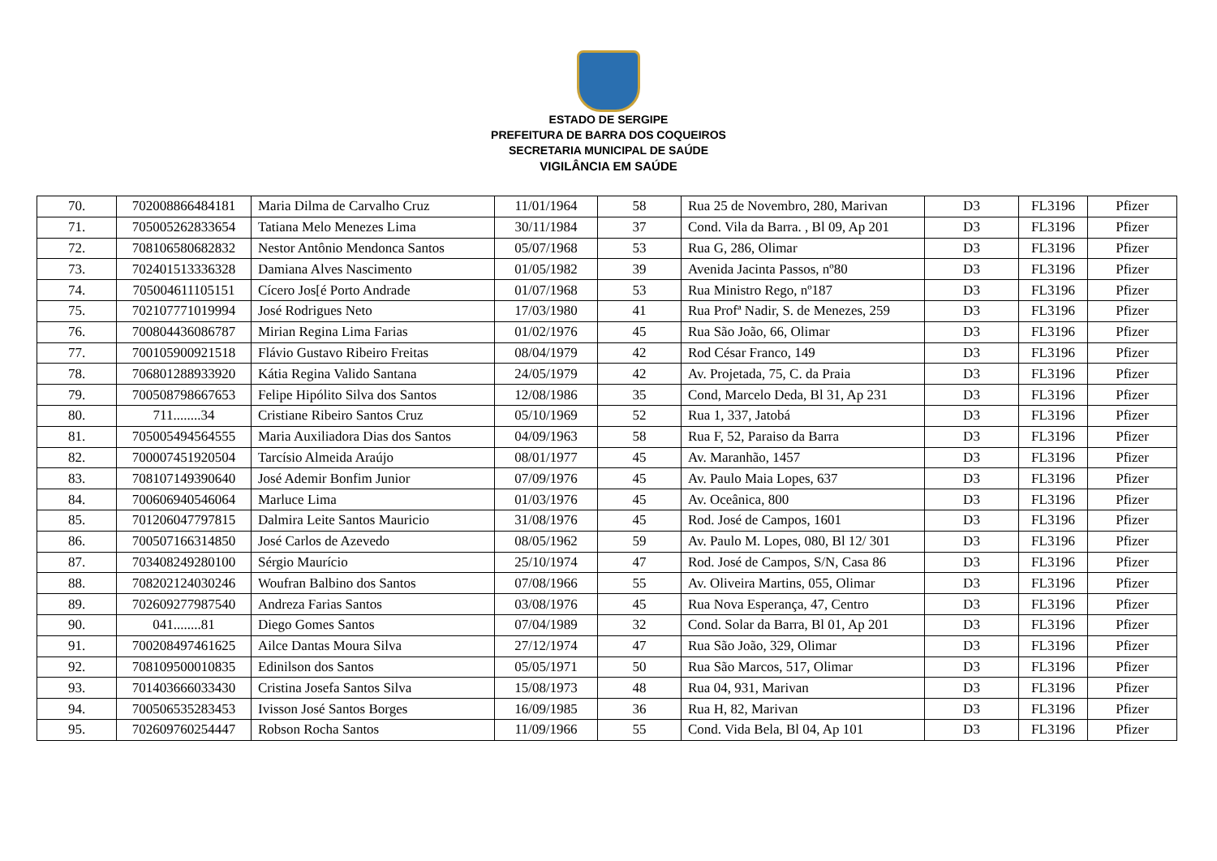ESTADO DE SERGIPE
PREFEITURA DE BARRA DOS COQUEIROS
SECRETARIA MUNICIPAL DE SAÚDE
VIGILÂNCIA EM SAÚDE
| 70. | 702008866484181 | Maria Dilma de Carvalho Cruz | 11/01/1964 | 58 | Rua 25 de Novembro, 280, Marivan | D3 | FL3196 | Pfizer |
| 71. | 705005262833654 | Tatiana Melo Menezes Lima | 30/11/1984 | 37 | Cond. Vila da Barra. , Bl 09, Ap 201 | D3 | FL3196 | Pfizer |
| 72. | 708106580682832 | Nestor Antônio Mendonca Santos | 05/07/1968 | 53 | Rua G, 286, Olimar | D3 | FL3196 | Pfizer |
| 73. | 702401513336328 | Damiana Alves Nascimento | 01/05/1982 | 39 | Avenida Jacinta Passos, nº80 | D3 | FL3196 | Pfizer |
| 74. | 705004611105151 | Cícero Jos[é Porto Andrade | 01/07/1968 | 53 | Rua Ministro Rego, nº187 | D3 | FL3196 | Pfizer |
| 75. | 702107771019994 | José Rodrigues Neto | 17/03/1980 | 41 | Rua Profª Nadir, S. de Menezes, 259 | D3 | FL3196 | Pfizer |
| 76. | 700804436086787 | Mirian Regina Lima Farias | 01/02/1976 | 45 | Rua São João, 66, Olimar | D3 | FL3196 | Pfizer |
| 77. | 700105900921518 | Flávio Gustavo Ribeiro Freitas | 08/04/1979 | 42 | Rod César Franco, 149 | D3 | FL3196 | Pfizer |
| 78. | 706801288933920 | Kátia Regina Valido Santana | 24/05/1979 | 42 | Av. Projetada, 75, C. da Praia | D3 | FL3196 | Pfizer |
| 79. | 700508798667653 | Felipe Hipólito Silva dos Santos | 12/08/1986 | 35 | Cond, Marcelo Deda, Bl 31, Ap 231 | D3 | FL3196 | Pfizer |
| 80. | 711........34 | Cristiane Ribeiro Santos Cruz | 05/10/1969 | 52 | Rua 1, 337, Jatobá | D3 | FL3196 | Pfizer |
| 81. | 705005494564555 | Maria Auxiliadora Dias dos Santos | 04/09/1963 | 58 | Rua F, 52, Paraiso da Barra | D3 | FL3196 | Pfizer |
| 82. | 700007451920504 | Tarcísio Almeida Araújo | 08/01/1977 | 45 | Av. Maranhão, 1457 | D3 | FL3196 | Pfizer |
| 83. | 708107149390640 | José Ademir Bonfim Junior | 07/09/1976 | 45 | Av. Paulo Maia Lopes, 637 | D3 | FL3196 | Pfizer |
| 84. | 700606940546064 | Marluce Lima | 01/03/1976 | 45 | Av. Oceânica, 800 | D3 | FL3196 | Pfizer |
| 85. | 701206047797815 | Dalmira Leite Santos Mauricio | 31/08/1976 | 45 | Rod. José de Campos, 1601 | D3 | FL3196 | Pfizer |
| 86. | 700507166314850 | José Carlos de Azevedo | 08/05/1962 | 59 | Av. Paulo M. Lopes, 080, Bl 12/ 301 | D3 | FL3196 | Pfizer |
| 87. | 703408249280100 | Sérgio Maurício | 25/10/1974 | 47 | Rod. José de Campos, S/N, Casa 86 | D3 | FL3196 | Pfizer |
| 88. | 708202124030246 | Woufran Balbino dos Santos | 07/08/1966 | 55 | Av. Oliveira Martins, 055, Olimar | D3 | FL3196 | Pfizer |
| 89. | 702609277987540 | Andreza Farias Santos | 03/08/1976 | 45 | Rua Nova Esperança, 47, Centro | D3 | FL3196 | Pfizer |
| 90. | 041........81 | Diego Gomes Santos | 07/04/1989 | 32 | Cond. Solar da Barra, Bl 01, Ap 201 | D3 | FL3196 | Pfizer |
| 91. | 700208497461625 | Ailce Dantas Moura Silva | 27/12/1974 | 47 | Rua São João, 329, Olimar | D3 | FL3196 | Pfizer |
| 92. | 708109500010835 | Edinilson dos Santos | 05/05/1971 | 50 | Rua São Marcos, 517, Olimar | D3 | FL3196 | Pfizer |
| 93. | 701403666033430 | Cristina Josefa Santos Silva | 15/08/1973 | 48 | Rua 04, 931, Marivan | D3 | FL3196 | Pfizer |
| 94. | 700506535283453 | Ivisson José Santos Borges | 16/09/1985 | 36 | Rua H, 82, Marivan | D3 | FL3196 | Pfizer |
| 95. | 702609760254447 | Robson Rocha Santos | 11/09/1966 | 55 | Cond. Vida Bela, Bl 04, Ap 101 | D3 | FL3196 | Pfizer |